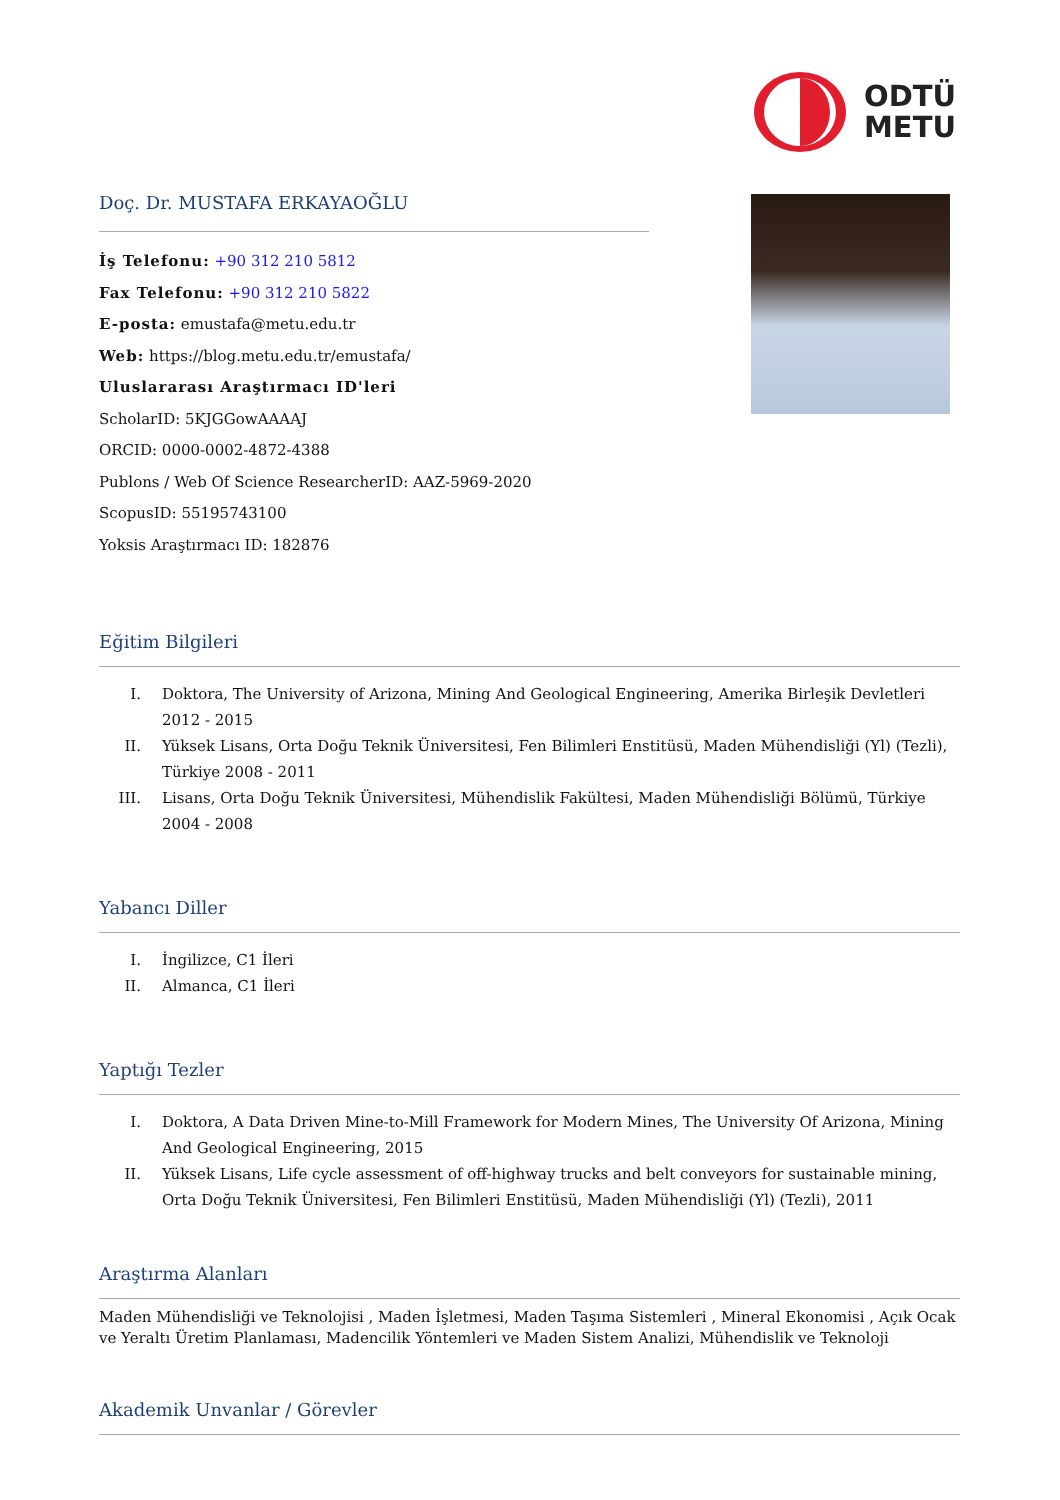Doç. Dr. MUSTAFA ERKAYAOĞLU
İş Telefonu: +90 312 210 5812
Fax Telefonu: +90 312 210 5822
E-posta: emustafa@metu.edu.tr
Web: https://blog.metu.edu.tr/emustafa/
Uluslararası Araştırmacı ID'leri
ScholarID: 5KJGGowAAAAJ
ORCID: 0000-0002-4872-4388
Publons / Web Of Science ResearcherID: AAZ-5969-2020
ScopusID: 55195743100
Yoksis Araştırmacı ID: 182876
ODTÜ
METU
Eğitim Bilgileri
I. Doktora, The University of Arizona, Mining And Geological Engineering, Amerika Birleşik Devletleri 2012 - 2015
II. Yüksek Lisans, Orta Doğu Teknik Üniversitesi, Fen Bilimleri Enstitüsü, Maden Mühendisliği (Yl) (Tezli), Türkiye 2008 - 2011
III. Lisans, Orta Doğu Teknik Üniversitesi, Mühendislik Fakültesi, Maden Mühendisliği Bölümü, Türkiye 2004 - 2008
Yabancı Diller
I. İngilizce, C1 İleri
II. Almanca, C1 İleri
Yaptığı Tezler
I. Doktora, A Data Driven Mine-to-Mill Framework for Modern Mines, The University Of Arizona, Mining And Geological Engineering, 2015
II. Yüksek Lisans, Life cycle assessment of off-highway trucks and belt conveyors for sustainable mining, Orta Doğu Teknik Üniversitesi, Fen Bilimleri Enstitüsü, Maden Mühendisliği (Yl) (Tezli), 2011
Araştırma Alanları
Maden Mühendisliği ve Teknolojisi , Maden İşletmesi, Maden Taşıma Sistemleri , Mineral Ekonomisi , Açık Ocak ve Yeraltı Üretim Planlaması, Madencilik Yöntemleri ve Maden Sistem Analizi, Mühendislik ve Teknoloji
Akademik Unvanlar / Görevler